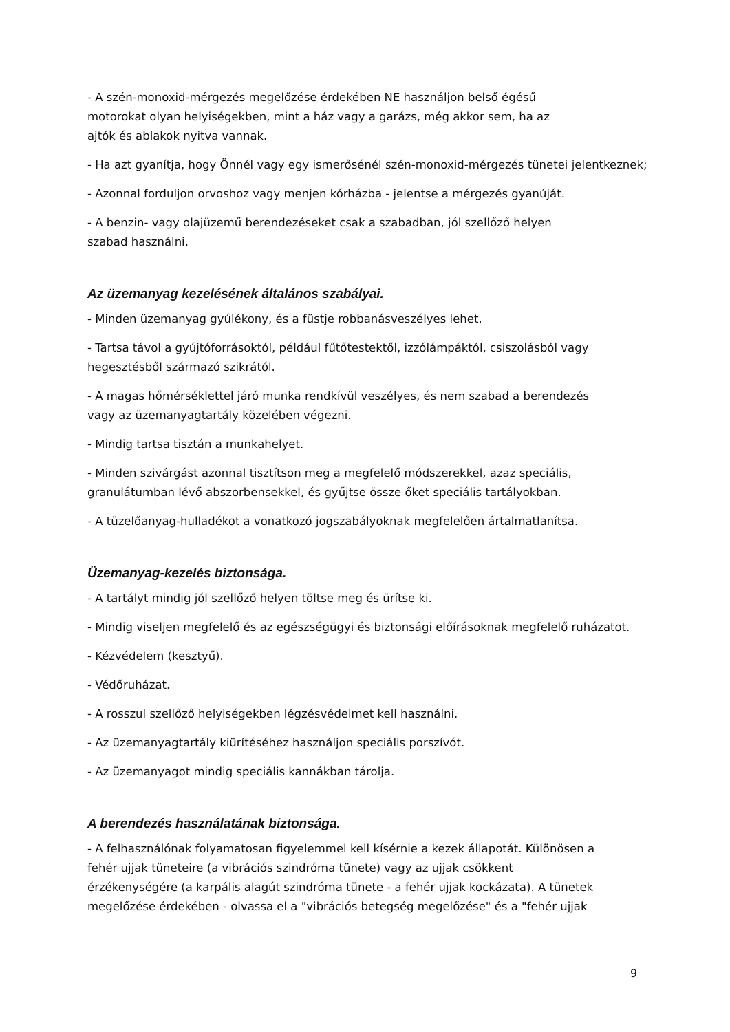- A szén-monoxid-mérgezés megelőzése érdekében NE használjon belső égésű
motorokat olyan helyiségekben, mint a ház vagy a garázs, még akkor sem, ha az
ajtók és ablakok nyitva vannak.
- Ha azt gyanítja, hogy Önnél vagy egy ismerősénél szén-monoxid-mérgezés tünetei jelentkeznek;
- Azonnal forduljon orvoshoz vagy menjen kórházba - jelentse a mérgezés gyanúját.
- A benzin- vagy olajüzemű berendezéseket csak a szabadban, jól szellőző helyen
szabad használni.
Az üzemanyag kezelésének általános szabályai.
- Minden üzemanyag gyúlékony, és a füstje robbanásveszélyes lehet.
- Tartsa távol a gyújtóforrásoktól, például fűtőtestektől, izzólámpáktól, csiszolásból vagy
hegesztésből származó szikrától.
- A magas hőmérséklettel járó munka rendkívül veszélyes, és nem szabad a berendezés
vagy az üzemanyagtartály közelében végezni.
- Mindig tartsa tisztán a munkahelyet.
- Minden szivárgást azonnal tisztítson meg a megfelelő módszerekkel, azaz speciális,
granulátumban lévő abszorbensekkel, és gyűjtse össze őket speciális tartályokban.
- A tüzelőanyag-hulladékot a vonatkozó jogszabályoknak megfelelően ártalmatlanítsa.
Üzemanyag-kezelés biztonsága.
- A tartályt mindig jól szellőző helyen töltse meg és ürítse ki.
- Mindig viseljen megfelelő és az egészségügyi és biztonsági előírásoknak megfelelő ruházatot.
- Kézvédelem (kesztyű).
- Védőruházat.
- A rosszul szellőző helyiségekben légzésvédelmet kell használni.
- Az üzemanyagtartály kiürítéséhez használjon speciális porszívót.
- Az üzemanyagot mindig speciális kannákban tárolja.
A berendezés használatának biztonsága.
- A felhasználónak folyamatosan figyelemmel kell kísérnie a kezek állapotát. Különösen a
fehér ujjak tüneteire (a vibrációs szindróma tünete) vagy az ujjak csökkent
érzékenységére (a karpális alagút szindróma tünete - a fehér ujjak kockázata). A tünetek
megelőzése érdekében - olvassa el a "vibrációs betegség megelőzése" és a "fehér ujjak
9